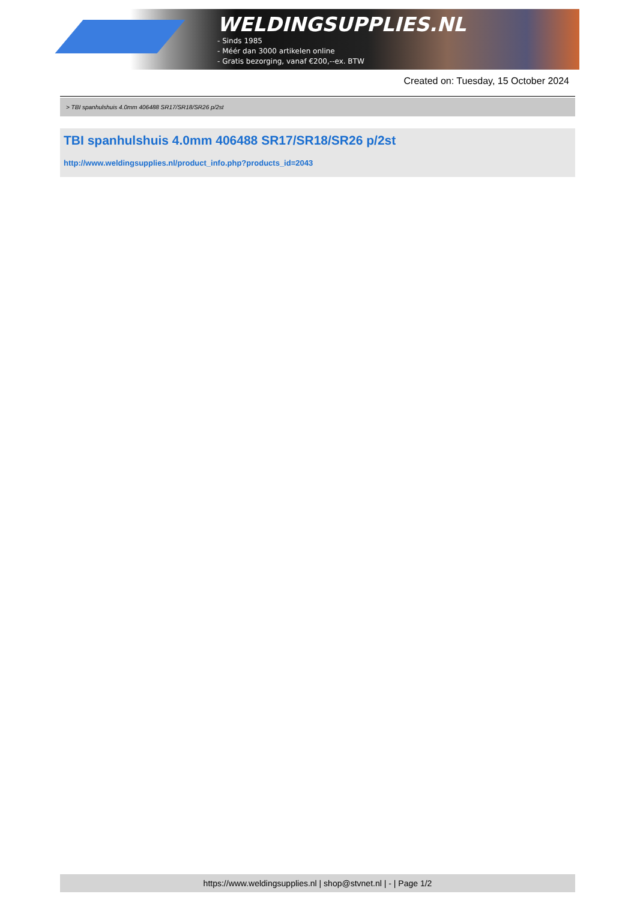WELDINGSUPPLIES.NL
- Sinds 1985
- Méér dan 3000 artikelen online
- Gratis bezorging, vanaf €200,--ex. BTW
Created on: Tuesday, 15 October 2024
> TBI spanhulshuis 4.0mm 406488 SR17/SR18/SR26 p/2st
TBI spanhulshuis 4.0mm 406488 SR17/SR18/SR26 p/2st
http://www.weldingsupplies.nl/product_info.php?products_id=2043
https://www.weldingsupplies.nl | shop@stvnet.nl | - | Page 1/2